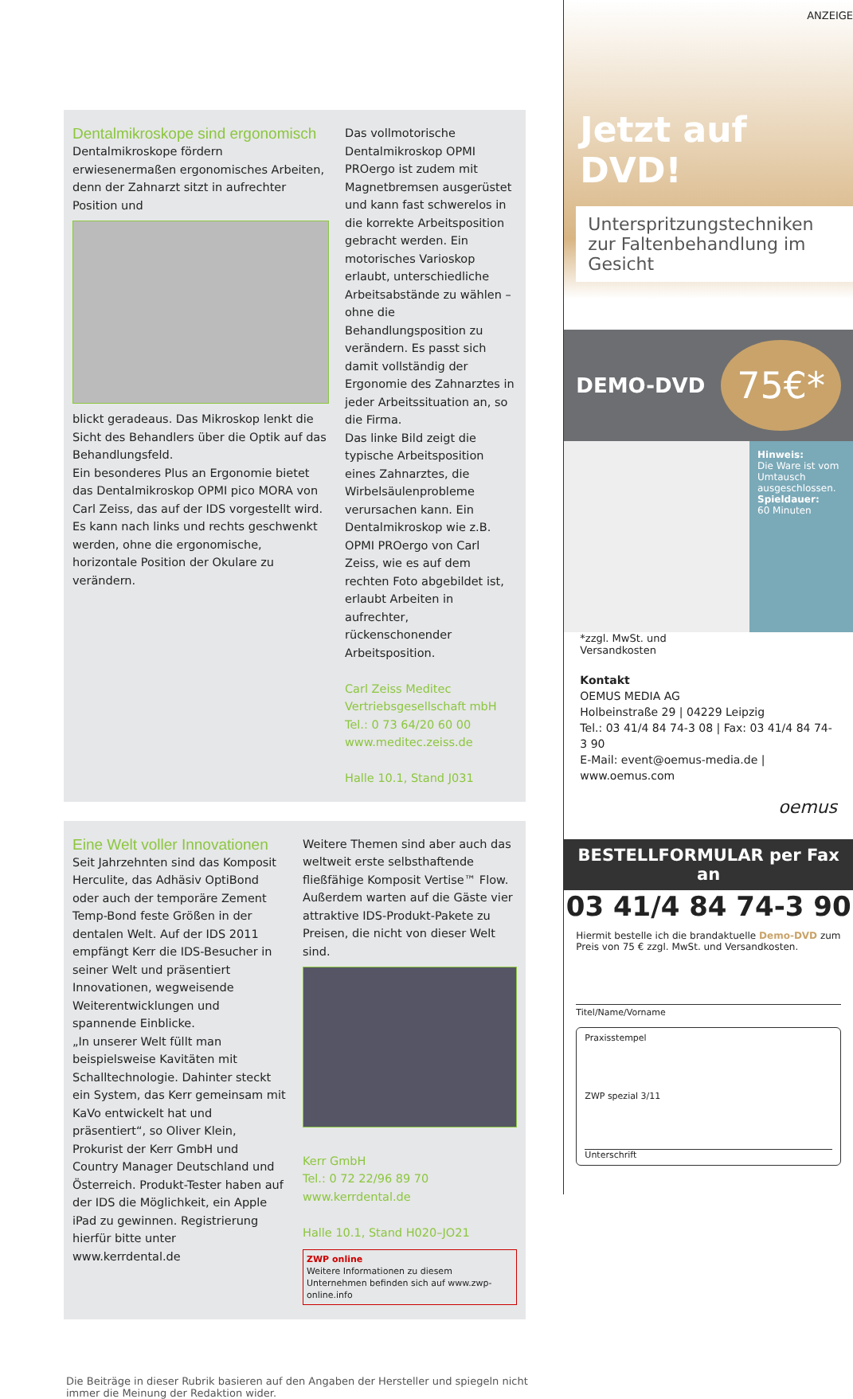Dentalmikroskope sind ergonomisch
Dentalmikroskope fördern erwiesenermaßen ergonomisches Arbeiten, denn der Zahnarzt sitzt in aufrechter Position und
blickt geradeaus. Das Mikroskop lenkt die Sicht des Behandlers über die Optik auf das Behandlungsfeld.
Ein besonderes Plus an Ergonomie bietet das Dentalmikroskop OPMI pico MORA von Carl Zeiss, das auf der IDS vorgestellt wird. Es kann nach links und rechts geschwenkt werden, ohne die ergonomische, horizontale Position der Okulare zu verändern.
Das vollmotorische Dentalmikroskop OPMI PROergo ist zudem mit Magnetbremsen ausgerüstet und kann fast schwerelos in die korrekte Arbeitsposition gebracht werden. Ein motorisches Varioskop erlaubt, unterschiedliche Arbeitsabstände zu wählen – ohne die Behandlungsposition zu verändern. Es passt sich damit vollständig der Ergonomie des Zahnarztes in jeder Arbeitssituation an, so die Firma.
Das linke Bild zeigt die typische Arbeitsposition eines Zahnarztes, die Wirbelsäulenprobleme verursachen kann. Ein Dentalmikroskop wie z.B. OPMI PROergo von Carl Zeiss, wie es auf dem rechten Foto abgebildet ist, erlaubt Arbeiten in aufrechter, rückenschonender Arbeitsposition.
Carl Zeiss Meditec
Vertriebsgesellschaft mbH
Tel.: 0 73 64/20 60 00
www.meditec.zeiss.de
Halle 10.1, Stand J031
Eine Welt voller Innovationen
Seit Jahrzehnten sind das Komposit Herculite, das Adhäsiv OptiBond oder auch der temporäre Zement Temp-Bond feste Größen in der dentalen Welt. Auf der IDS 2011 empfängt Kerr die IDS-Besucher in seiner Welt und präsentiert Innovationen, wegweisende Weiterentwicklungen und spannende Einblicke.
„In unserer Welt füllt man beispielsweise Kavitäten mit Schalltechnologie. Dahinter steckt ein System, das Kerr gemeinsam mit KaVo entwickelt hat und präsentiert“, so Oliver Klein, Prokurist der Kerr GmbH und Country Manager Deutschland und Österreich. Produkt-Tester haben auf der IDS die Möglichkeit, ein Apple iPad zu gewinnen. Registrierung hierfür bitte unter www.kerrdental.de
Weitere Themen sind aber auch das weltweit erste selbsthaftende fließfähige Komposit Vertise™ Flow. Außerdem warten auf die Gäste vier attraktive IDS-Produkt-Pakete zu Preisen, die nicht von dieser Welt sind.
Kerr GmbH
Tel.: 0 72 22/96 89 70
www.kerrdental.de
Halle 10.1, Stand H020–JO21
ZWP online
Weitere Informationen zu diesem Unternehmen befinden sich auf www.zwp-online.info
Die Beiträge in dieser Rubrik basieren auf den Angaben der Hersteller und spiegeln nicht immer die Meinung der Redaktion wider.
ANZEIGE
Jetzt auf DVD!
Unterspritzungstechniken
zur Faltenbehandlung im Gesicht
DEMO-DVD 75€*
Hinweis:
Die Ware ist vom Umtausch ausgeschlossen.
Spieldauer:
60 Minuten
*zzgl. MwSt. und
Versandkosten
Kontakt
OEMUS MEDIA AG
Holbeinstraße 29 | 04229 Leipzig
Tel.: 03 41/4 84 74-3 08 | Fax: 03 41/4 84 74-3 90
E-Mail: event@oemus-media.de | www.oemus.com
oemus
BESTELLFORMULAR per Fax an
03 41/4 84 74-3 90
Hiermit bestelle ich die brandaktuelle Demo-DVD zum Preis von 75 € zzgl. MwSt. und Versandkosten.
Titel/Name/Vorname
Praxisstempel
ZWP spezial 3/11
Unterschrift